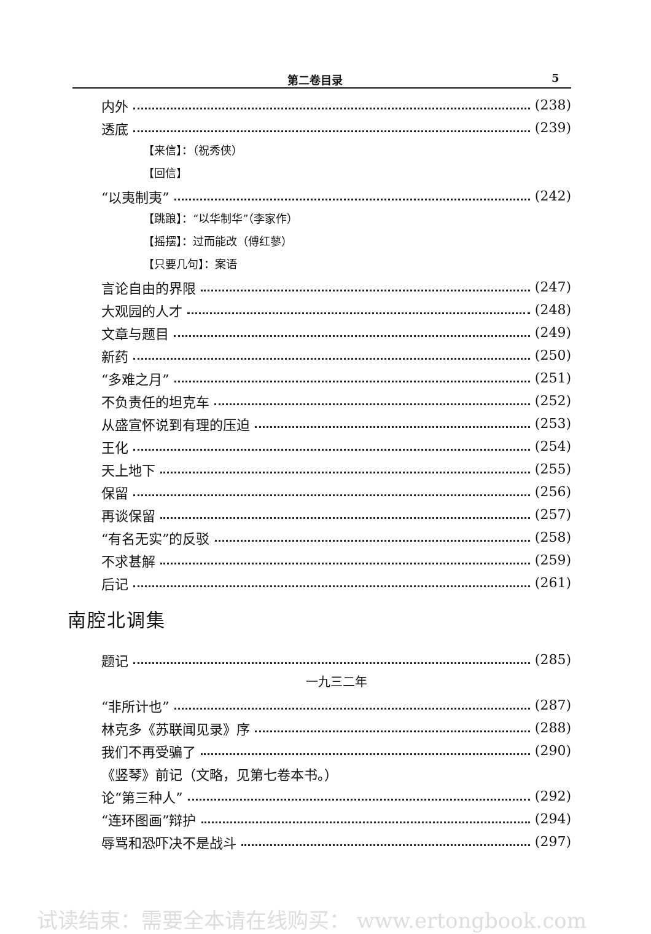第二卷目录 5
内外 (238)
透底 (239)
【来信】：（祝秀侠）
【回信】
“以夷制夷” (242)
【跳踉】：“以华制华”（李家作）
【摇摆】：过而能改（傅红蓼）
【只要几句】：案语
言论自由的界限 (247)
大观园的人才 (248)
文章与题目 (249)
新药 (250)
“多难之月” (251)
不负责任的坦克车 (252)
从盛宣怀说到有理的压迫 (253)
王化 (254)
天上地下 (255)
保留 (256)
再谈保留 (257)
“有名无实”的反驳 (258)
不求甚解 (259)
后记 (261)
南腔北调集
题记 (285)
一九三二年
“非所计也” (287)
林克多《苏联闻见录》序 (288)
我们不再受骗了 (290)
《竖琴》前记（文略，见第七卷本书。）
论“第三种人” (292)
“连环图画”辩护 (294)
辱骂和恐吓决不是战斗 (297)
试读结束：需要全本请在线购买： www.ertongbook.com